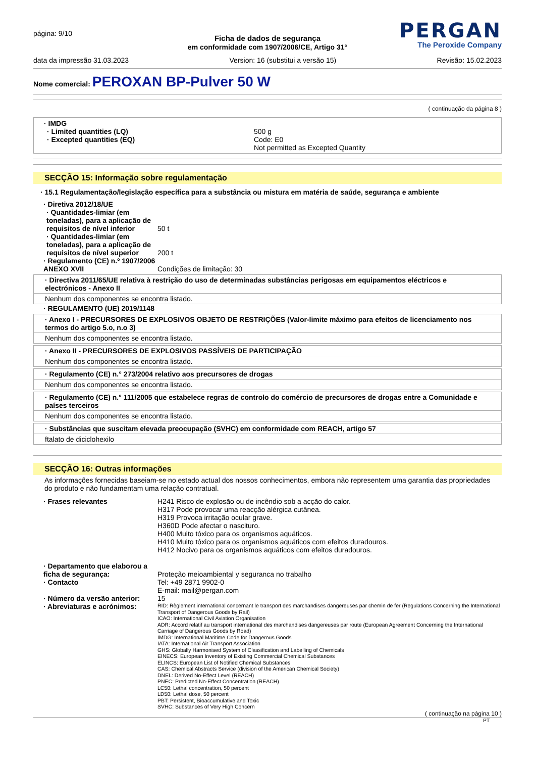página: 9/10
PERGAN
The Peroxide Company
Ficha de dados de segurança
em conformidade com 1907/2006/CE, Artigo 31°
data da impressão 31.03.2023 Version: 16 (substitui a versão 15) Revisão: 15.02.2023
Nome comercial: PEROXAN BP-Pulver 50 W
( continuação da página 8 )
· IMDG
| · Limited quantities (LQ) · Excepted quantities (EQ) | 500 g Code: E0 Not permitted as Excepted Quantity |
SECÇÃO 15: Informação sobre regulamentação
· 15.1 Regulamentação/legislação específica para a substância ou mistura em matéria de saúde, segurança e ambiente
| · Diretiva 2012/18/UE | |
| · Quantidades-limiar (em toneladas), para a aplicação de requisitos de nível inferior | 50 t |
| · Quantidades-limiar (em toneladas), para a aplicação de requisitos de nível superior | 200 t |
| · Regulamento (CE) n.º 1907/2006 ANEXO XVII | Condições de limitação: 30 |
· Directiva 2011/65/UE relativa à restrição do uso de determinadas substâncias perigosas em equipamentos eléctricos e electrónicos - Anexo II
Nenhum dos componentes se encontra listado.
· REGULAMENTO (UE) 2019/1148
· Anexo I - PRECURSORES DE EXPLOSIVOS OBJETO DE RESTRIÇÕES (Valor-limite máximo para efeitos de licenciamento nos termos do artigo 5.o, n.o 3)
Nenhum dos componentes se encontra listado.
· Anexo II - PRECURSORES DE EXPLOSIVOS PASSÍVEIS DE PARTICIPAÇÃO
Nenhum dos componentes se encontra listado.
· Regulamento (CE) n.° 273/2004 relativo aos precursores de drogas
Nenhum dos componentes se encontra listado.
· Regulamento (CE) n.° 111/2005 que estabelece regras de controlo do comércio de precursores de drogas entre a Comunidade e países terceiros
Nenhum dos componentes se encontra listado.
· Substâncias que suscitam elevada preocupação (SVHC) em conformidade com REACH, artigo 57
ftalato de diciclohexilo
SECÇÃO 16: Outras informações
As informações fornecidas baseiam-se no estado actual dos nossos conhecimentos, embora não representem uma garantia das propriedades do produto e não fundamentam uma relação contratual.
| · Frases relevantes | H241 Risco de explosão ou de incêndio sob a acção do calor. H317 Pode provocar uma reacção alérgica cutânea. H319 Provoca irritação ocular grave. H360D Pode afectar o nascituro. H400 Muito tóxico para os organismos aquáticos. H410 Muito tóxico para os organismos aquáticos com efeitos duradouros. H412 Nocivo para os organismos aquáticos com efeitos duradouros. |
| · Departamento que elaborou a ficha de segurança: | Proteção meioambiental y seguranca no trabalho |
| · Contacto | Tel: +49 2871 9902-0 E-mail: mail@pergan.com |
| · Número da versão anterior: | 15 |
| · Abreviaturas e acrónimos: | RID: Règlement international concernant le transport des marchandises dangereuses par chemin de fer (Regulations Concerning the International Transport of Dangerous Goods by Rail) ICAO: International Civil Aviation Organisation ADR: Accord relatif au transport international des marchandises dangereuses par route (European Agreement Concerning the International Carriage of Dangerous Goods by Road) IMDG: International Maritime Code for Dangerous Goods IATA: International Air Transport Association GHS: Globally Harmonised System of Classification and Labelling of Chemicals EINECS: European Inventory of Existing Commercial Chemical Substances ELINCS: European List of Notified Chemical Substances CAS: Chemical Abstracts Service (division of the American Chemical Society) DNEL: Derived No-Effect Level (REACH) PNEC: Predicted No-Effect Concentration (REACH) LC50: Lethal concentration, 50 percent LD50: Lethal dose, 50 percent PBT: Persistent, Bioaccumulative and Toxic SVHC: Substances of Very High Concern |
( continuação na página 10 )
PT